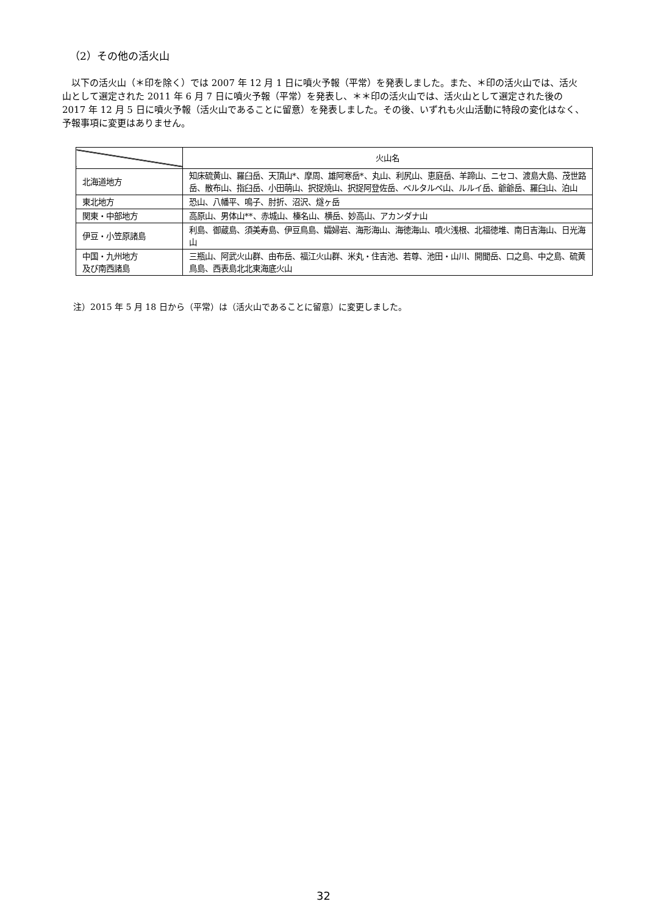（2）その他の活火山
以下の活火山（＊印を除く）では 2007 年 12 月 1 日に噴火予報（平常）を発表しました。また、＊印の活火山では、活火山として選定された 2011 年 6 月 7 日に噴火予報（平常）を発表し、＊＊印の活火山では、活火山として選定された後の 2017 年 12 月 5 日に噴火予報（活火山であることに留意）を発表しました。その後、いずれも火山活動に特段の変化はなく、予報事項に変更はありません。
| | 火山名 |
| --- | --- |
| 北海道地方 | 知床硫黄山、羅臼岳、天頂山*、摩周、雄阿寒岳*、丸山、利尻山、恵庭岳、羊蹄山、ニセコ、渡島大島、茂世路岳、散布山、指臼岳、小田萌山、択捉焼山、択捉阿登佐岳、ベルタルベ山、ルルイ岳、爺爺岳、羅臼山、泊山 |
| 東北地方 | 恐山、八幡平、鳴子、肘折、沼沢、燧ヶ岳 |
| 関東・中部地方 | 高原山、男体山**、赤城山、榛名山、横岳、妙高山、アカンダナ山 |
| 伊豆・小笠原諸島 | 利島、御蔵島、須美寿島、伊豆鳥島、孀婦岩、海形海山、海徳海山、噴火浅根、北福徳堆、南日吉海山、日光海山 |
| 中国・九州地方 及び南西諸島 | 三瓶山、阿武火山群、由布岳、福江火山群、米丸・住吉池、若尊、池田・山川、開聞岳、口之島、中之島、硫黄鳥島、西表島北北東海底火山 |
注）2015 年 5 月 18 日から（平常）は（活火山であることに留意）に変更しました。
32